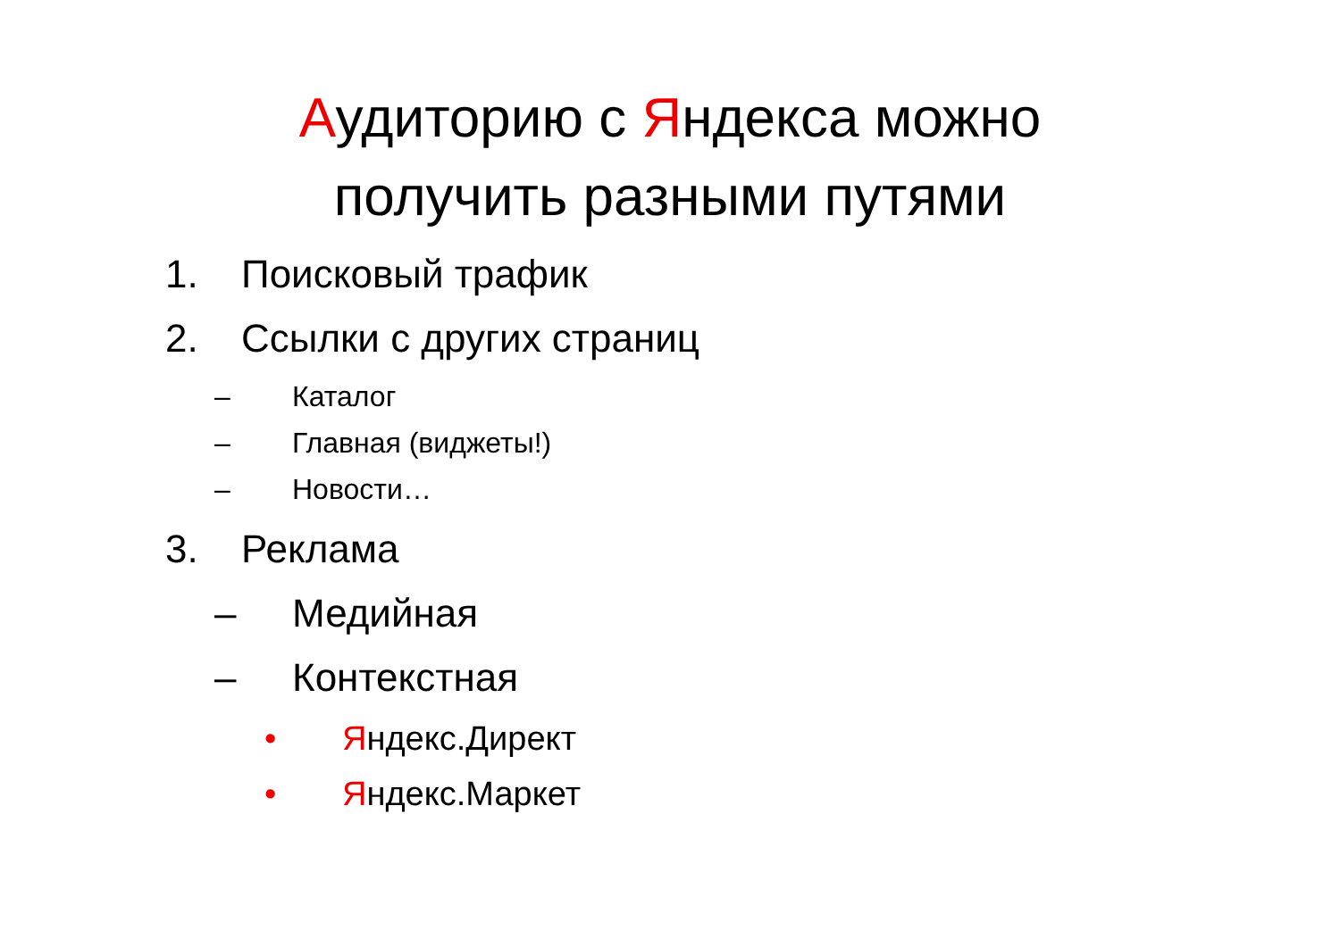Аудиторию с Яндекса можно
получить разными путями
1. Поисковый трафик
2. Ссылки с других страниц
– Каталог
– Главная (виджеты!)
– Новости…
3. Реклама
– Медийная
– Контекстная
• Яндекс.Директ
• Яндекс.Маркет